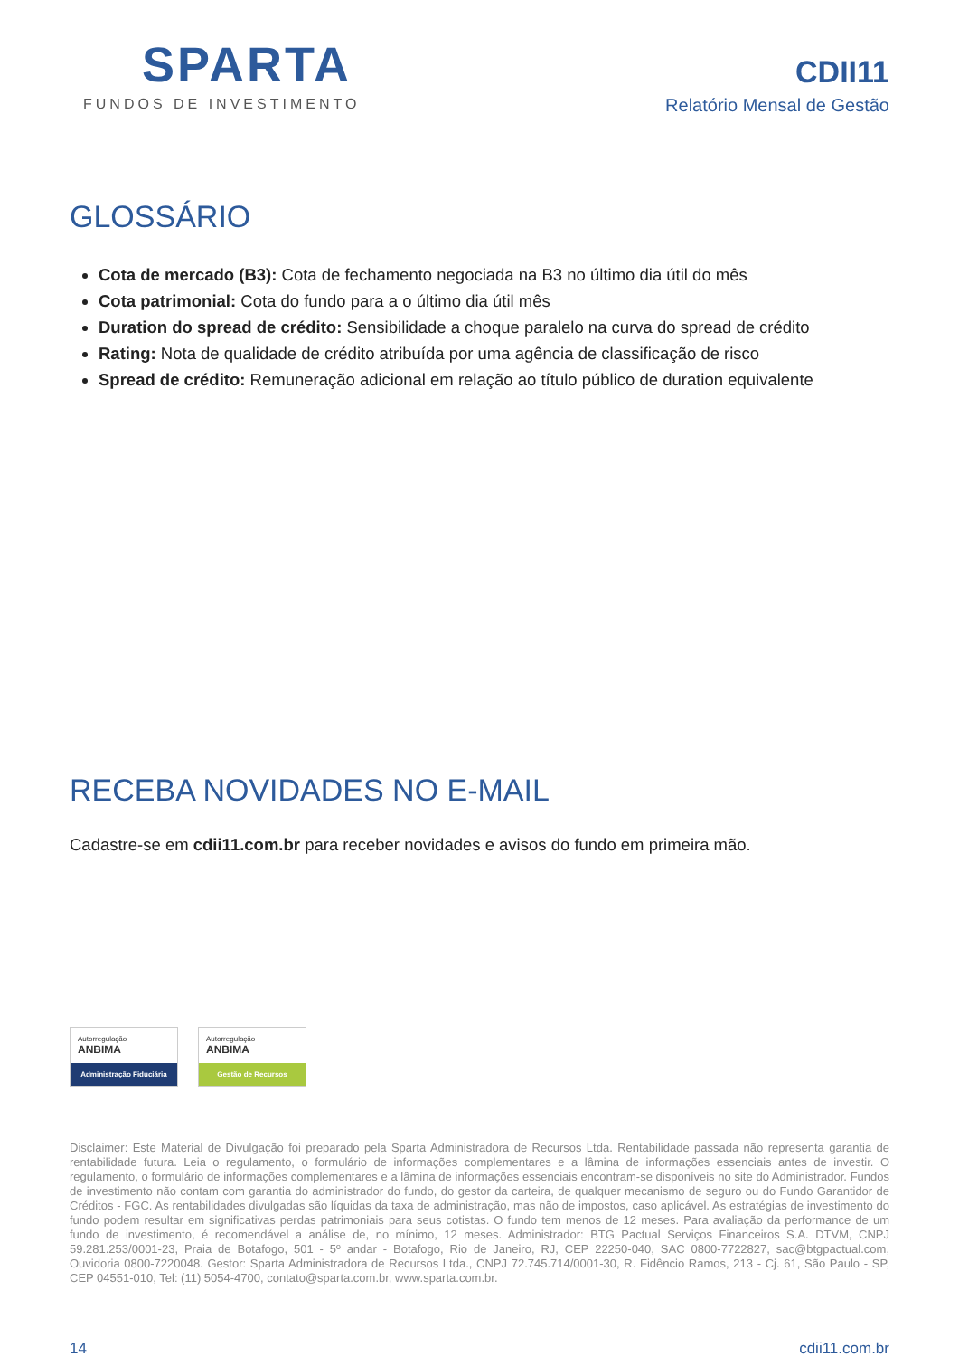SPARTA
FUNDOS DE INVESTIMENTO
CDII11
Relatório Mensal de Gestão
GLOSSÁRIO
Cota de mercado (B3): Cota de fechamento negociada na B3 no último dia útil do mês
Cota patrimonial: Cota do fundo para a o último dia útil mês
Duration do spread de crédito: Sensibilidade a choque paralelo na curva do spread de crédito
Rating: Nota de qualidade de crédito atribuída por uma agência de classificação de risco
Spread de crédito: Remuneração adicional em relação ao título público de duration equivalente
RECEBA NOVIDADES NO E-MAIL
Cadastre-se em cdii11.com.br para receber novidades e avisos do fundo em primeira mão.
Autorregulação
ANBIMA
Administração Fiduciária
Autorregulação
ANBIMA
Gestão de Recursos
Disclaimer: Este Material de Divulgação foi preparado pela Sparta Administradora de Recursos Ltda. Rentabilidade passada não representa garantia de rentabilidade futura. Leia o regulamento, o formulário de informações complementares e a lâmina de informações essenciais antes de investir. O regulamento, o formulário de informações complementares e a lâmina de informações essenciais encontram-se disponíveis no site do Administrador. Fundos de investimento não contam com garantia do administrador do fundo, do gestor da carteira, de qualquer mecanismo de seguro ou do Fundo Garantidor de Créditos - FGC. As rentabilidades divulgadas são líquidas da taxa de administração, mas não de impostos, caso aplicável. As estratégias de investimento do fundo podem resultar em significativas perdas patrimoniais para seus cotistas. O fundo tem menos de 12 meses. Para avaliação da performance de um fundo de investimento, é recomendável a análise de, no mínimo, 12 meses. Administrador: BTG Pactual Serviços Financeiros S.A. DTVM, CNPJ 59.281.253/0001-23, Praia de Botafogo, 501 - 5º andar - Botafogo, Rio de Janeiro, RJ, CEP 22250-040, SAC 0800-7722827, sac@btgpactual.com, Ouvidoria 0800-7220048. Gestor: Sparta Administradora de Recursos Ltda., CNPJ 72.745.714/0001-30, R. Fidêncio Ramos, 213 - Cj. 61, São Paulo - SP, CEP 04551-010, Tel: (11) 5054-4700, contato@sparta.com.br, www.sparta.com.br.
14 cdii11.com.br